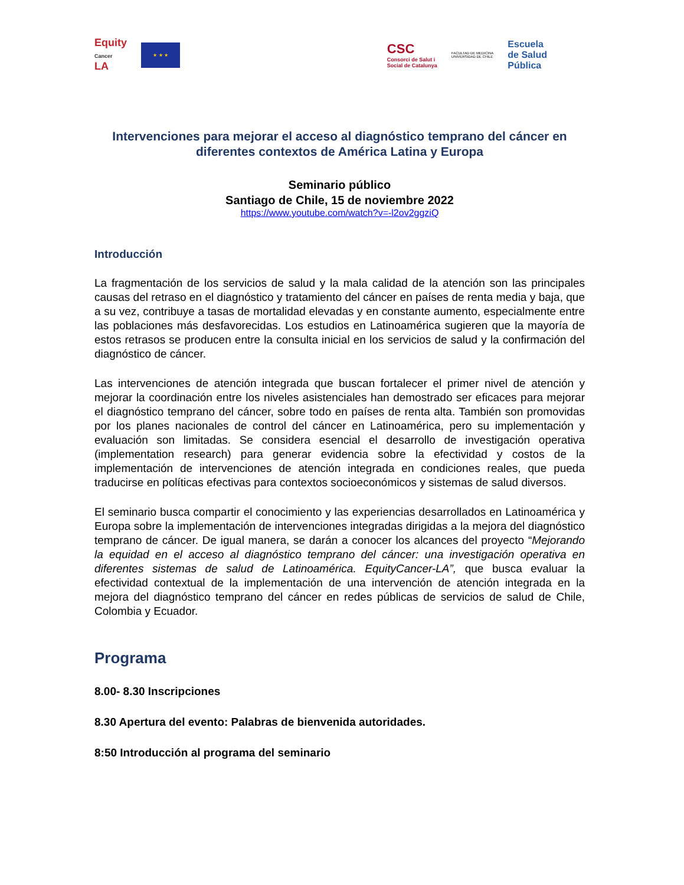Equity
Cancer
LA
★ ★ ★
CSC
Consorci de Salut i
Social de Catalunya
FACULTAD DE MEDICINA
UNIVERSIDAD DE CHILE
Escuela
de Salud
Pública
Intervenciones para mejorar el acceso al diagnóstico temprano del cáncer en diferentes contextos de América Latina y Europa
Seminario público
Santiago de Chile, 15 de noviembre 2022
https://www.youtube.com/watch?v=-l2ov2ggziQ
Introducción
La fragmentación de los servicios de salud y la mala calidad de la atención son las principales causas del retraso en el diagnóstico y tratamiento del cáncer en países de renta media y baja, que a su vez, contribuye a tasas de mortalidad elevadas y en constante aumento, especialmente entre las poblaciones más desfavorecidas. Los estudios en Latinoamérica sugieren que la mayoría de estos retrasos se producen entre la consulta inicial en los servicios de salud y la confirmación del diagnóstico de cáncer.
Las intervenciones de atención integrada que buscan fortalecer el primer nivel de atención y mejorar la coordinación entre los niveles asistenciales han demostrado ser eficaces para mejorar el diagnóstico temprano del cáncer, sobre todo en países de renta alta. También son promovidas por los planes nacionales de control del cáncer en Latinoamérica, pero su implementación y evaluación son limitadas. Se considera esencial el desarrollo de investigación operativa (implementation research) para generar evidencia sobre la efectividad y costos de la implementación de intervenciones de atención integrada en condiciones reales, que pueda traducirse en políticas efectivas para contextos socioeconómicos y sistemas de salud diversos.
El seminario busca compartir el conocimiento y las experiencias desarrollados en Latinoamérica y Europa sobre la implementación de intervenciones integradas dirigidas a la mejora del diagnóstico temprano de cáncer. De igual manera, se darán a conocer los alcances del proyecto “Mejorando la equidad en el acceso al diagnóstico temprano del cáncer: una investigación operativa en diferentes sistemas de salud de Latinoamérica. EquityCancer-LA”, que busca evaluar la efectividad contextual de la implementación de una intervención de atención integrada en la mejora del diagnóstico temprano del cáncer en redes públicas de servicios de salud de Chile, Colombia y Ecuador.
Programa
8.00- 8.30 Inscripciones
8.30 Apertura del evento: Palabras de bienvenida autoridades.
8:50 Introducción al programa del seminario